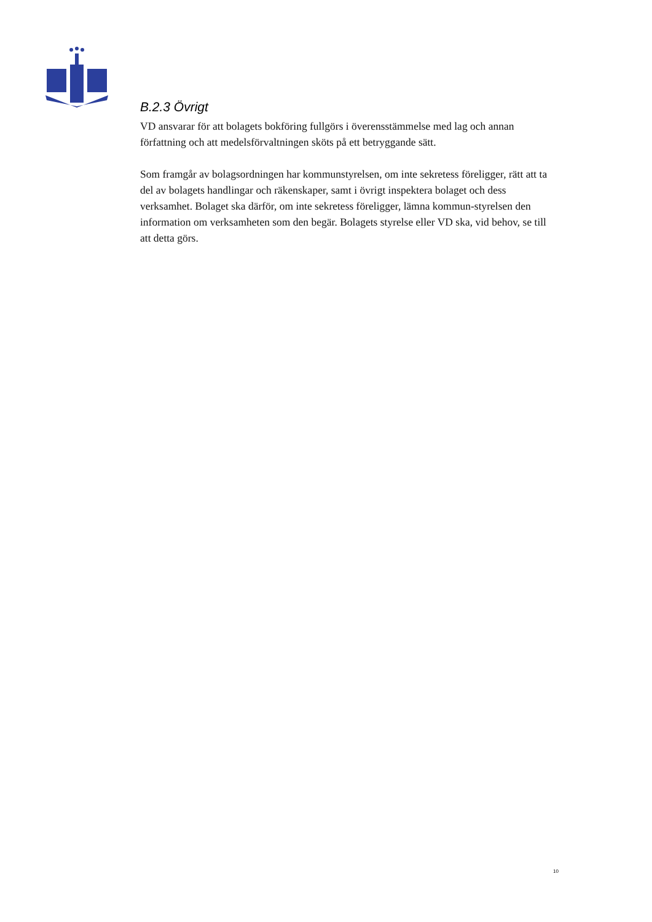B.2.3 Övrigt
VD ansvarar för att bolagets bokföring fullgörs i överensstämmelse med lag och annan författning och att medelsförvaltningen sköts på ett betryggande sätt.
Som framgår av bolagsordningen har kommunstyrelsen, om inte sekretess föreligger, rätt att ta del av bolagets handlingar och räkenskaper, samt i övrigt inspektera bolaget och dess verksamhet. Bolaget ska därför, om inte sekretess föreligger, lämna kommun-styrelsen den information om verksamheten som den begär. Bolagets styrelse eller VD ska, vid behov, se till att detta görs.
10